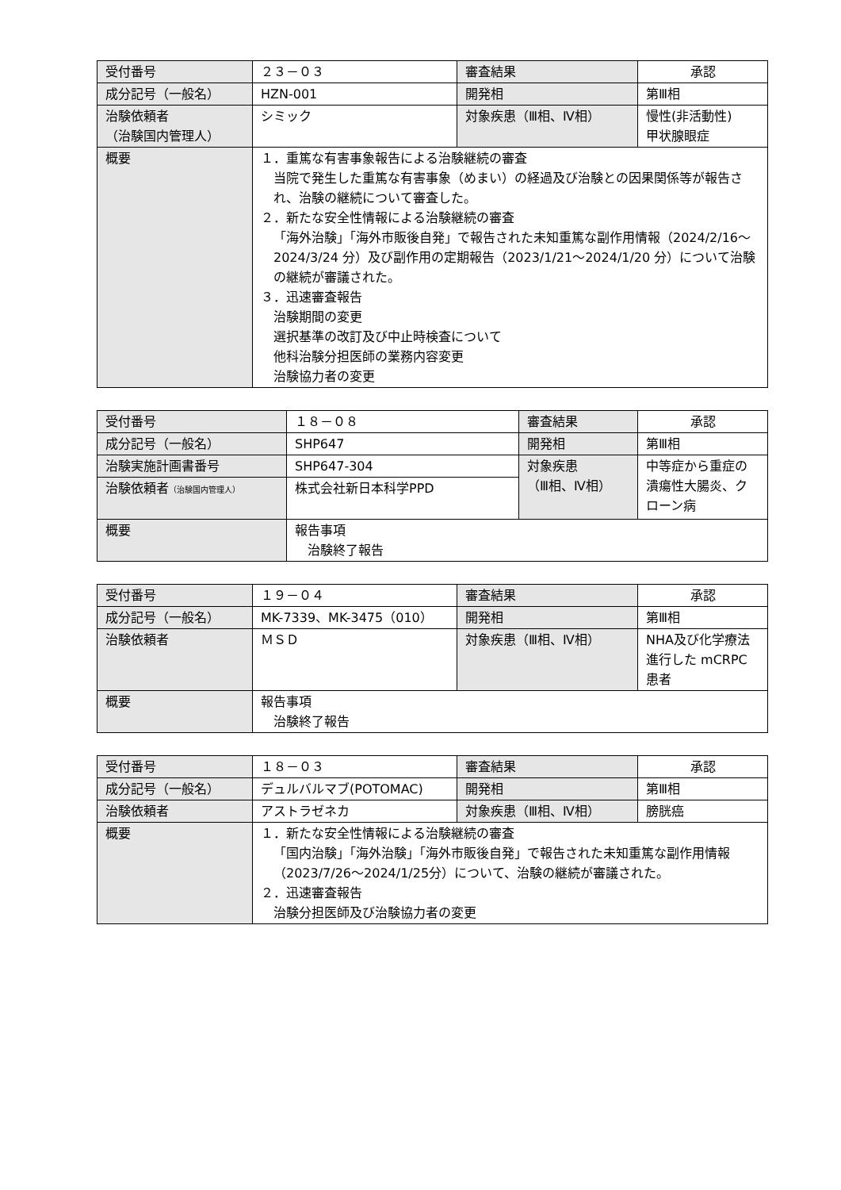| 受付番号 | ２３－０３ | 審査結果 | 承認 |
| 成分記号（一般名） | HZN-001 | 開発相 | 第Ⅲ相 |
| 治験依頼者 （治験国内管理人） | シミック | 対象疾患（Ⅲ相、Ⅳ相） | 慢性(非活動性) 甲状腺眼症 |
| 概要 | １．重篤な有害事象報告による治験継続の審査 当院で発生した重篤な有害事象（めまい）の経過及び治験との因果関係等が報告され、治験の継続について審査した。 ２．新たな安全性情報による治験継続の審査 「海外治験」「海外市販後自発」で報告された未知重篤な副作用情報（2024/2/16～2024/3/24 分）及び副作用の定期報告（2023/1/21～2024/1/20 分）について治験の継続が審議された。 ３．迅速審査報告 治験期間の変更 選択基準の改訂及び中止時検査について 他科治験分担医師の業務内容変更 治験協力者の変更 | | |
| 受付番号 | １８－０８ | 審査結果 | 承認 |
| 成分記号（一般名） | SHP647 | 開発相 | 第Ⅲ相 |
| 治験実施計画書番号 | SHP647-304 | 対象疾患 （Ⅲ相、Ⅳ相） | 中等症から重症の潰瘍性大腸炎、クローン病 |
| 治験依頼者 （治験国内管理人） | 株式会社新日本科学PPD | | |
| 概要 | 報告事項 治験終了報告 | | |
| 受付番号 | １９－０４ | 審査結果 | 承認 |
| 成分記号（一般名） | MK-7339、MK-3475（010） | 開発相 | 第Ⅲ相 |
| 治験依頼者 | ＭＳＤ | 対象疾患（Ⅲ相、Ⅳ相） | NHA及び化学療法進行した mCRPC患者 |
| 概要 | 報告事項 治験終了報告 | | |
| 受付番号 | １８－０３ | 審査結果 | 承認 |
| 成分記号（一般名） | デュルバルマブ(POTOMAC) | 開発相 | 第Ⅲ相 |
| 治験依頼者 | アストラゼネカ | 対象疾患（Ⅲ相、Ⅳ相） | 膀胱癌 |
| 概要 | １．新たな安全性情報による治験継続の審査 「国内治験」「海外治験」「海外市販後自発」で報告された未知重篤な副作用情報（2023/7/26～2024/1/25分）について、治験の継続が審議された。 ２．迅速審査報告 治験分担医師及び治験協力者の変更 | | |